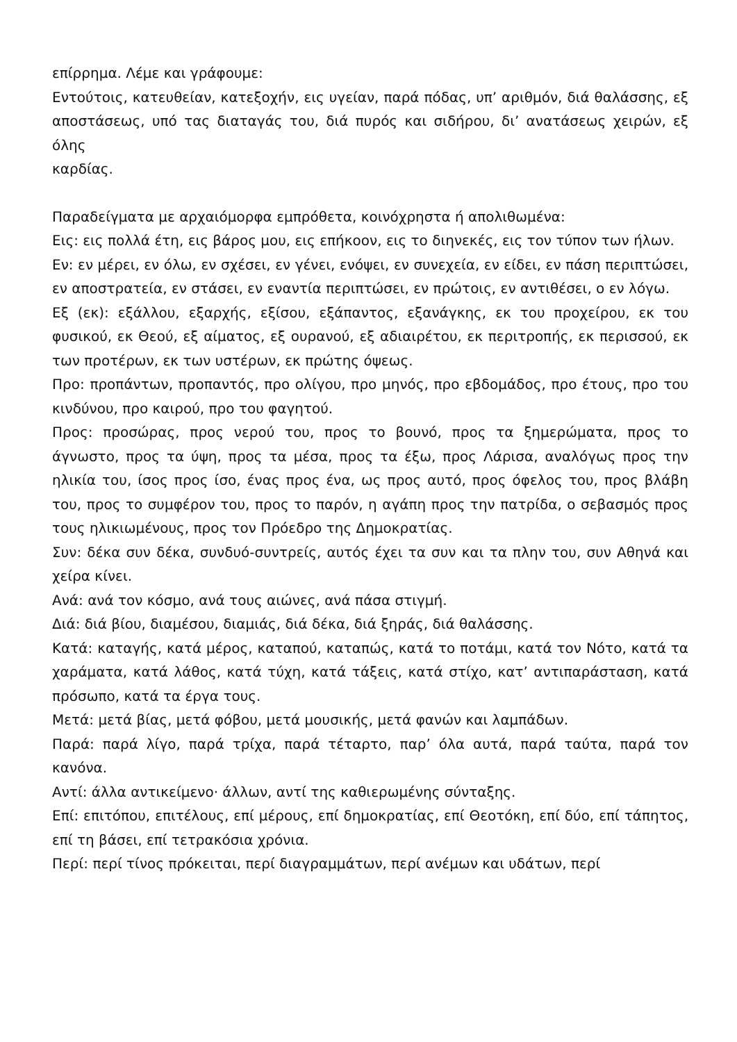επίρρημα. Λέμε και γράφουμε:
Εντούτοις, κατευθείαν, κατεξοχήν, εις υγείαν, παρά πόδας, υπ’ αριθμόν, διά θαλάσσης, εξ αποστάσεως, υπό τας διαταγάς του, διά πυρός και σιδήρου, δι’ ανατάσεως χειρών, εξ όλης
καρδίας.
Παραδείγματα με αρχαιόμορφα εμπρόθετα, κοινόχρηστα ή απολιθωμένα:
Εις: εις πολλά έτη, εις βάρος μου, εις επήκοον, εις το διηνεκές, εις τον τύπον των ήλων.
Εν: εν μέρει, εν όλω, εν σχέσει, εν γένει, ενόψει, εν συνεχεία, εν είδει, εν πάση περιπτώσει, εν αποστρατεία, εν στάσει, εν εναντία περιπτώσει, εν πρώτοις, εν αντιθέσει, ο εν λόγω.
Εξ (εκ): εξάλλου, εξαρχής, εξίσου, εξάπαντος, εξανάγκης, εκ του προχείρου, εκ του φυσικού, εκ Θεού, εξ αίματος, εξ ουρανού, εξ αδιαιρέτου, εκ περιτροπής, εκ περισσού, εκ των προτέρων, εκ των υστέρων, εκ πρώτης όψεως.
Προ: προπάντων, προπαντός, προ ολίγου, προ μηνός, προ εβδομάδος, προ έτους, προ του κινδύνου, προ καιρού, προ του φαγητού.
Προς: προσώρας, προς νερού του, προς το βουνό, προς τα ξημερώματα, προς το άγνωστο, προς τα ύψη, προς τα μέσα, προς τα έξω, προς Λάρισα, αναλόγως προς την ηλικία του, ίσος προς ίσο, ένας προς ένα, ως προς αυτό, προς όφελος του, προς βλάβη του, προς το συμφέρον του, προς το παρόν, η αγάπη προς την πατρίδα, ο σεβασμός προς τους ηλικιωμένους, προς τον Πρόεδρο της Δημοκρατίας.
Συν: δέκα συν δέκα, συνδυό-συντρείς, αυτός έχει τα συν και τα πλην του, συν Αθηνά και χείρα κίνει.
Ανά: ανά τον κόσμο, ανά τους αιώνες, ανά πάσα στιγμή.
Διά: διά βίου, διαμέσου, διαμιάς, διά δέκα, διά ξηράς, διά θαλάσσης.
Κατά: καταγής, κατά μέρος, καταπού, καταπώς, κατά το ποτάμι, κατά τον Νότο, κατά τα χαράματα, κατά λάθος, κατά τύχη, κατά τάξεις, κατά στίχο, κατ’ αντιπαράσταση, κατά πρόσωπο, κατά τα έργα τους.
Μετά: μετά βίας, μετά φόβου, μετά μουσικής, μετά φανών και λαμπάδων.
Παρά: παρά λίγο, παρά τρίχα, παρά τέταρτο, παρ’ όλα αυτά, παρά ταύτα, παρά τον κανόνα.
Αντί: άλλα αντικείμενο· άλλων, αντί της καθιερωμένης σύνταξης.
Επί: επιτόπου, επιτέλους, επί μέρους, επί δημοκρατίας, επί Θεοτόκη, επί δύο, επί τάπητος, επί τη βάσει, επί τετρακόσια χρόνια.
Περί: περί τίνος πρόκειται, περί διαγραμμάτων, περί ανέμων και υδάτων, περί